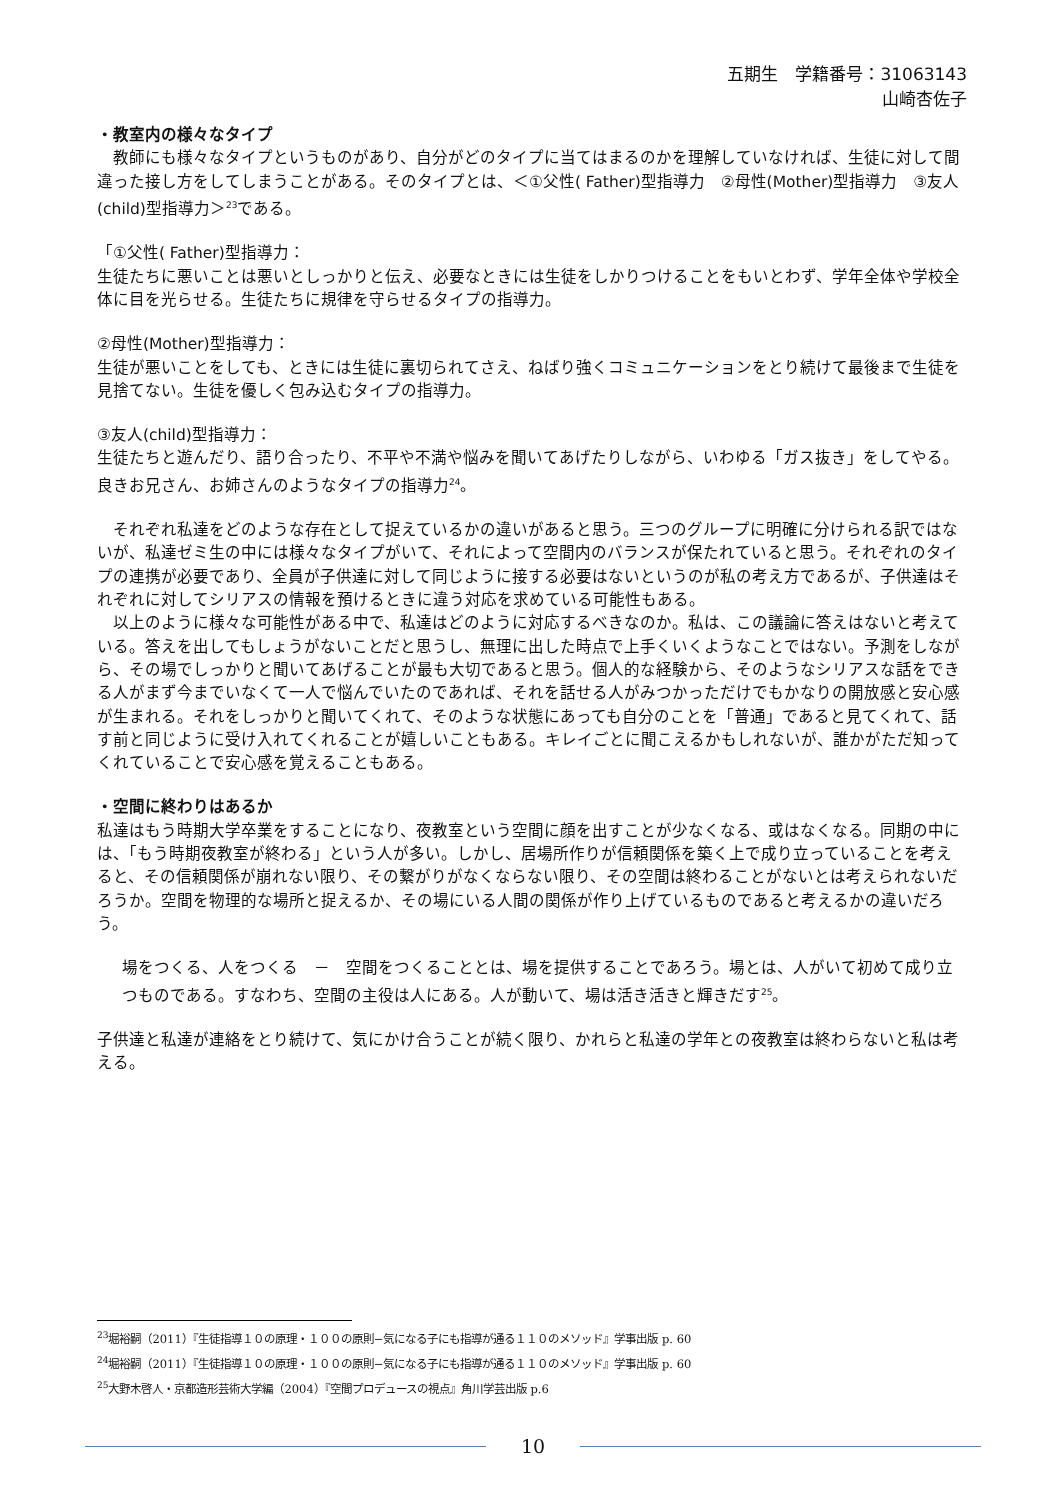五期生　学籍番号：31063143
山崎杏佐子
・教室内の様々なタイプ
　教師にも様々なタイプというものがあり、自分がどのタイプに当てはまるのかを理解していなければ、生徒に対して間違った接し方をしてしまうことがある。そのタイプとは、＜①父性( Father)型指導力　②母性(Mother)型指導力　③友人(child)型指導力＞<sup>23</sup>である。
「①父性( Father)型指導力：
生徒たちに悪いことは悪いとしっかりと伝え、必要なときには生徒をしかりつけることをもいとわず、学年全体や学校全体に目を光らせる。生徒たちに規律を守らせるタイプの指導力。
②母性(Mother)型指導力：
生徒が悪いことをしても、ときには生徒に裏切られてさえ、ねばり強くコミュニケーションをとり続けて最後まで生徒を見捨てない。生徒を優しく包み込むタイプの指導力。
③友人(child)型指導力：
生徒たちと遊んだり、語り合ったり、不平や不満や悩みを聞いてあげたりしながら、いわゆる「ガス抜き」をしてやる。良きお兄さん、お姉さんのようなタイプの指導力<sup>24</sup>。
　それぞれ私達をどのような存在として捉えているかの違いがあると思う。三つのグループに明確に分けられる訳ではないが、私達ゼミ生の中には様々なタイプがいて、それによって空間内のバランスが保たれていると思う。それぞれのタイプの連携が必要であり、全員が子供達に対して同じように接する必要はないというのが私の考え方であるが、子供達はそれぞれに対してシリアスの情報を預けるときに違う対応を求めている可能性もある。
　以上のように様々な可能性がある中で、私達はどのように対応するべきなのか。私は、この議論に答えはないと考えている。答えを出してもしょうがないことだと思うし、無理に出した時点で上手くいくようなことではない。予測をしながら、その場でしっかりと聞いてあげることが最も大切であると思う。個人的な経験から、そのようなシリアスな話をできる人がまず今までいなくて一人で悩んでいたのであれば、それを話せる人がみつかっただけでもかなりの開放感と安心感が生まれる。それをしっかりと聞いてくれて、そのような状態にあっても自分のことを「普通」であると見てくれて、話す前と同じように受け入れてくれることが嬉しいこともある。キレイごとに聞こえるかもしれないが、誰かがただ知ってくれていることで安心感を覚えることもある。
・空間に終わりはあるか
私達はもう時期大学卒業をすることになり、夜教室という空間に顔を出すことが少なくなる、或はなくなる。同期の中には、「もう時期夜教室が終わる」という人が多い。しかし、居場所作りが信頼関係を築く上で成り立っていることを考えると、その信頼関係が崩れない限り、その繋がりがなくならない限り、その空間は終わることがないとは考えられないだろうか。空間を物理的な場所と捉えるか、その場にいる人間の関係が作り上げているものであると考えるかの違いだろう。
場をつくる、人をつくる　－　空間をつくることとは、場を提供することであろう。場とは、人がいて初めて成り立つものである。すなわち、空間の主役は人にある。人が動いて、場は活き活きと輝きだす<sup>25</sup>。
子供達と私達が連絡をとり続けて、気にかけ合うことが続く限り、かれらと私達の学年との夜教室は終わらないと私は考える。
<sup>23</sup> 堀裕嗣（2011）『生徒指導１０の原理・１００の原則−気になる子にも指導が通る１１０のメソッド』学事出版 p. 60
<sup>24</sup> 堀裕嗣（2011）『生徒指導１０の原理・１００の原則−気になる子にも指導が通る１１０のメソッド』学事出版 p. 60
<sup>25</sup> 大野木啓人・京都造形芸術大学編（2004）『空間プロデュースの視点』角川学芸出版 p.6
10